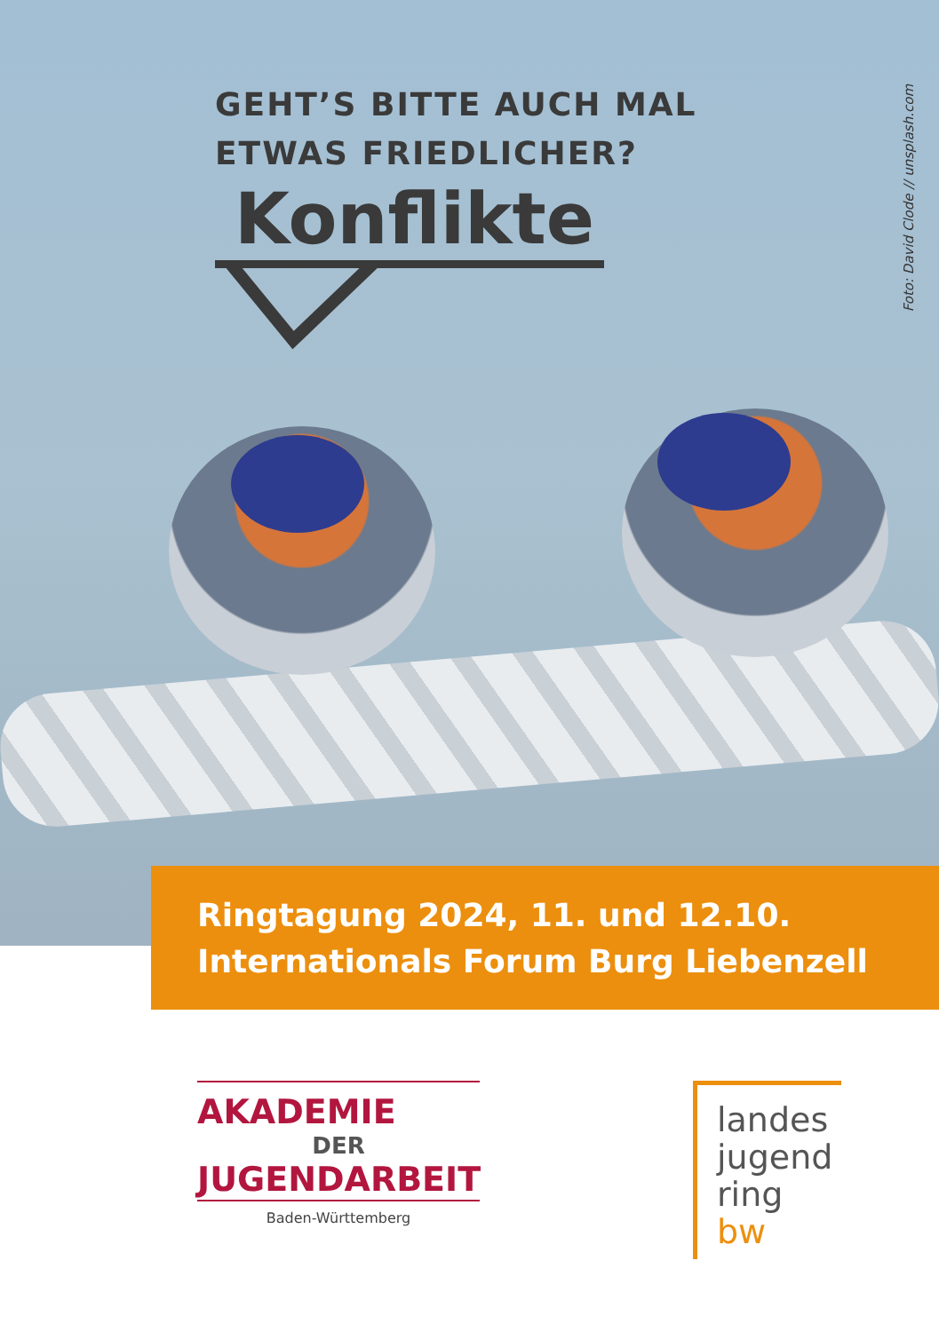GEHT’S BITTE AUCH MAL
ETWAS FRIEDLICHER?
Konflikte
Foto: David Clode // unsplash.com
Ringtagung 2024, 11. und 12.10.
Internationals Forum Burg Liebenzell
AKADEMIE
DER
JUGENDARBEIT
Baden-Württemberg
landes
jugend
ring bw